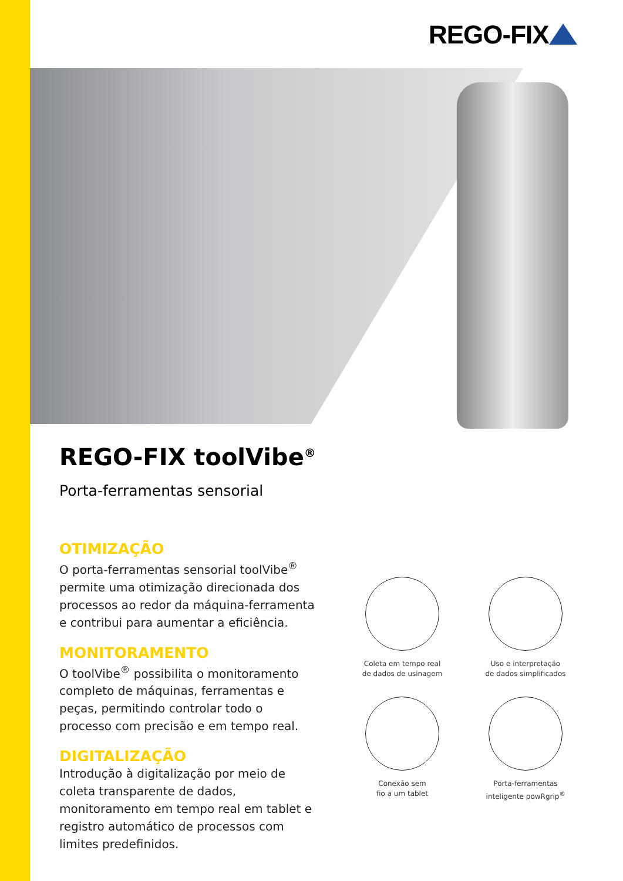REGO-FIX
REGO-FIX toolVibe<sup>®</sup>
Porta-ferramentas sensorial
OTIMIZAÇÃO
O porta-ferramentas sensorial toolVibe<sup>®</sup> permite uma otimização direcionada dos processos ao redor da máquina-ferramenta e contribui para aumentar a eficiência.
MONITORAMENTO
O toolVibe<sup>®</sup> possibilita o monitoramento completo de máquinas, ferramentas e peças, permitindo controlar todo o processo com precisão e em tempo real.
DIGITALIZAÇÃO
Introdução à digitalização por meio de coleta transparente de dados, monitoramento em tempo real em tablet e registro automático de processos com limites predefinidos.
Coleta em tempo real
de dados de usinagem
Uso e interpretação
de dados simplificados
Conexão sem
fio a um tablet
Porta-ferramentas
inteligente powRgrip<sup>®</sup>